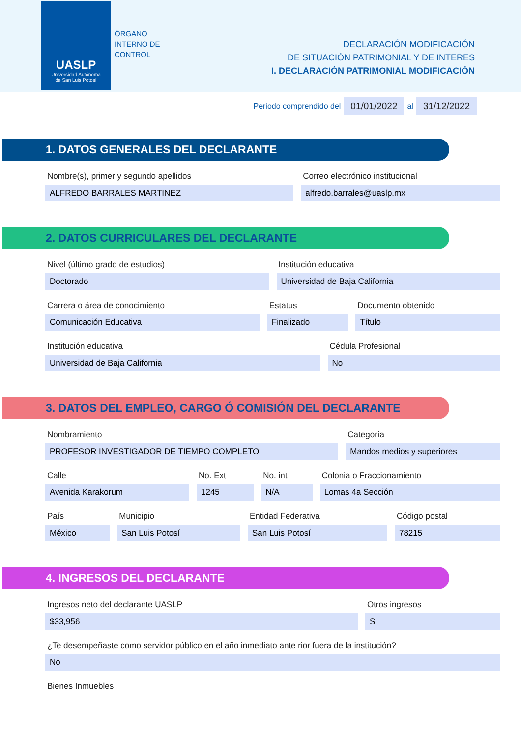UASLP
Universidad Autónoma
de San Luis Potosí
ÓRGANO
INTERNO DE
CONTROL
DECLARACIÓN MODIFICACIÓN
DE SITUACIÓN PATRIMONIAL Y DE INTERES
I. DECLARACIÓN PATRIMONIAL MODIFICACIÓN
Periodo comprendido del 01/01/2022 al 31/12/2022
1. DATOS GENERALES DEL DECLARANTE
Nombre(s), primer y segundo apellidos
ALFREDO BARRALES MARTINEZ
Correo electrónico institucional
alfredo.barrales@uaslp.mx
2. DATOS CURRICULARES DEL DECLARANTE
Nivel (último grado de estudios)
Doctorado
Institución educativa
Universidad de Baja California
Carrera o área de conocimiento
Comunicación Educativa
Estatus
Finalizado
Documento obtenido
Título
Institución educativa
Universidad de Baja California
Cédula Profesional
No
3. DATOS DEL EMPLEO, CARGO Ó COMISIÓN DEL DECLARANTE
Nombramiento
PROFESOR INVESTIGADOR DE TIEMPO COMPLETO
Categoría
Mandos medios y superiores
Calle
Avenida Karakorum
No. Ext
1245
No. int
N/A
Colonia o Fraccionamiento
Lomas 4a Sección
País
México
Municipio
San Luis Potosí
Entidad Federativa
San Luis Potosí
Código postal
78215
4. INGRESOS DEL DECLARANTE
Ingresos neto del declarante UASLP
$33,956
Otros ingresos
Si
¿Te desempeñaste como servidor público en el año inmediato ante rior fuera de la institución?
No
Bienes Inmuebles